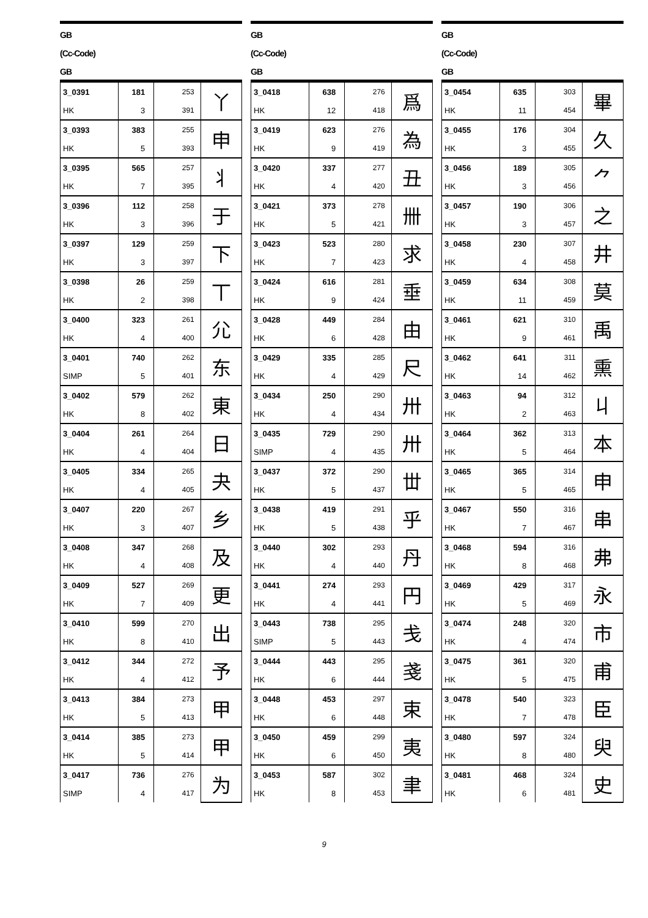GB
(Cc-Code)
GB
| 3_0391 | 181 | 253 | 丫 |
| HK | 3 | 391 | |
| 3_0393 | 383 | 255 | 申 |
| HK | 5 | 393 | |
| 3_0395 | 565 | 257 | 丬 |
| HK | 7 | 395 | |
| 3_0396 | 112 | 258 | 于 |
| HK | 3 | 396 | |
| 3_0397 | 129 | 259 | 下 |
| HK | 3 | 397 | |
| 3_0398 | 26 | 259 | 丅 |
| HK | 2 | 398 | |
| 3_0400 | 323 | 261 | 尣 |
| HK | 4 | 400 | |
| 3_0401 | 740 | 262 | 东 |
| SIMP | 5 | 401 | |
| 3_0402 | 579 | 262 | 東 |
| HK | 8 | 402 | |
| 3_0404 | 261 | 264 | 日 |
| HK | 4 | 404 | |
| 3_0405 | 334 | 265 | 夬 |
| HK | 4 | 405 | |
| 3_0407 | 220 | 267 | 乡 |
| HK | 3 | 407 | |
| 3_0408 | 347 | 268 | 及 |
| HK | 4 | 408 | |
| 3_0409 | 527 | 269 | 更 |
| HK | 7 | 409 | |
| 3_0410 | 599 | 270 | 出 |
| HK | 8 | 410 | |
| 3_0412 | 344 | 272 | 予 |
| HK | 4 | 412 | |
| 3_0413 | 384 | 273 | 甲 |
| HK | 5 | 413 | |
| 3_0414 | 385 | 273 | 甲 |
| HK | 5 | 414 | |
| 3_0417 | 736 | 276 | 为 |
| SIMP | 4 | 417 | |
GB
(Cc-Code)
GB
| 3_0418 | 638 | 276 | 爲 |
| HK | 12 | 418 | |
| 3_0419 | 623 | 276 | 為 |
| HK | 9 | 419 | |
| 3_0420 | 337 | 277 | 丑 |
| HK | 4 | 420 | |
| 3_0421 | 373 | 278 | 卌 |
| HK | 5 | 421 | |
| 3_0423 | 523 | 280 | 求 |
| HK | 7 | 423 | |
| 3_0424 | 616 | 281 | 垂 |
| HK | 9 | 424 | |
| 3_0428 | 449 | 284 | 由 |
| HK | 6 | 428 | |
| 3_0429 | 335 | 285 | 尺 |
| HK | 4 | 429 | |
| 3_0434 | 250 | 290 | 卅 |
| HK | 4 | 434 | |
| 3_0435 | 729 | 290 | 卅 |
| SIMP | 4 | 435 | |
| 3_0437 | 372 | 290 | 丗 |
| HK | 5 | 437 | |
| 3_0438 | 419 | 291 | 乎 |
| HK | 5 | 438 | |
| 3_0440 | 302 | 293 | 丹 |
| HK | 4 | 440 | |
| 3_0441 | 274 | 293 | 円 |
| HK | 4 | 441 | |
| 3_0443 | 738 | 295 | 戋 |
| SIMP | 5 | 443 | |
| 3_0444 | 443 | 295 | 戔 |
| HK | 6 | 444 | |
| 3_0448 | 453 | 297 | 束 |
| HK | 6 | 448 | |
| 3_0450 | 459 | 299 | 夷 |
| HK | 6 | 450 | |
| 3_0453 | 587 | 302 | 聿 |
| HK | 8 | 453 | |
GB
(Cc-Code)
GB
| 3_0454 | 635 | 303 | 畢 |
| HK | 11 | 454 | |
| 3_0455 | 176 | 304 | 久 |
| HK | 3 | 455 | |
| 3_0456 | 189 | 305 | ⺈ |
| HK | 3 | 456 | |
| 3_0457 | 190 | 306 | 之 |
| HK | 3 | 457 | |
| 3_0458 | 230 | 307 | 井 |
| HK | 4 | 458 | |
| 3_0459 | 634 | 308 | 莫 |
| HK | 11 | 459 | |
| 3_0461 | 621 | 310 | 禹 |
| HK | 9 | 461 | |
| 3_0462 | 641 | 311 | 熏 |
| HK | 14 | 462 | |
| 3_0463 | 94 | 312 | 丩 |
| HK | 2 | 463 | |
| 3_0464 | 362 | 313 | 本 |
| HK | 5 | 464 | |
| 3_0465 | 365 | 314 | 申 |
| HK | 5 | 465 | |
| 3_0467 | 550 | 316 | 串 |
| HK | 7 | 467 | |
| 3_0468 | 594 | 316 | 弗 |
| HK | 8 | 468 | |
| 3_0469 | 429 | 317 | 永 |
| HK | 5 | 469 | |
| 3_0474 | 248 | 320 | 市 |
| HK | 4 | 474 | |
| 3_0475 | 361 | 320 | 甫 |
| HK | 5 | 475 | |
| 3_0478 | 540 | 323 | 臣 |
| HK | 7 | 478 | |
| 3_0480 | 597 | 324 | 臾 |
| HK | 8 | 480 | |
| 3_0481 | 468 | 324 | 史 |
| HK | 6 | 481 | |
9